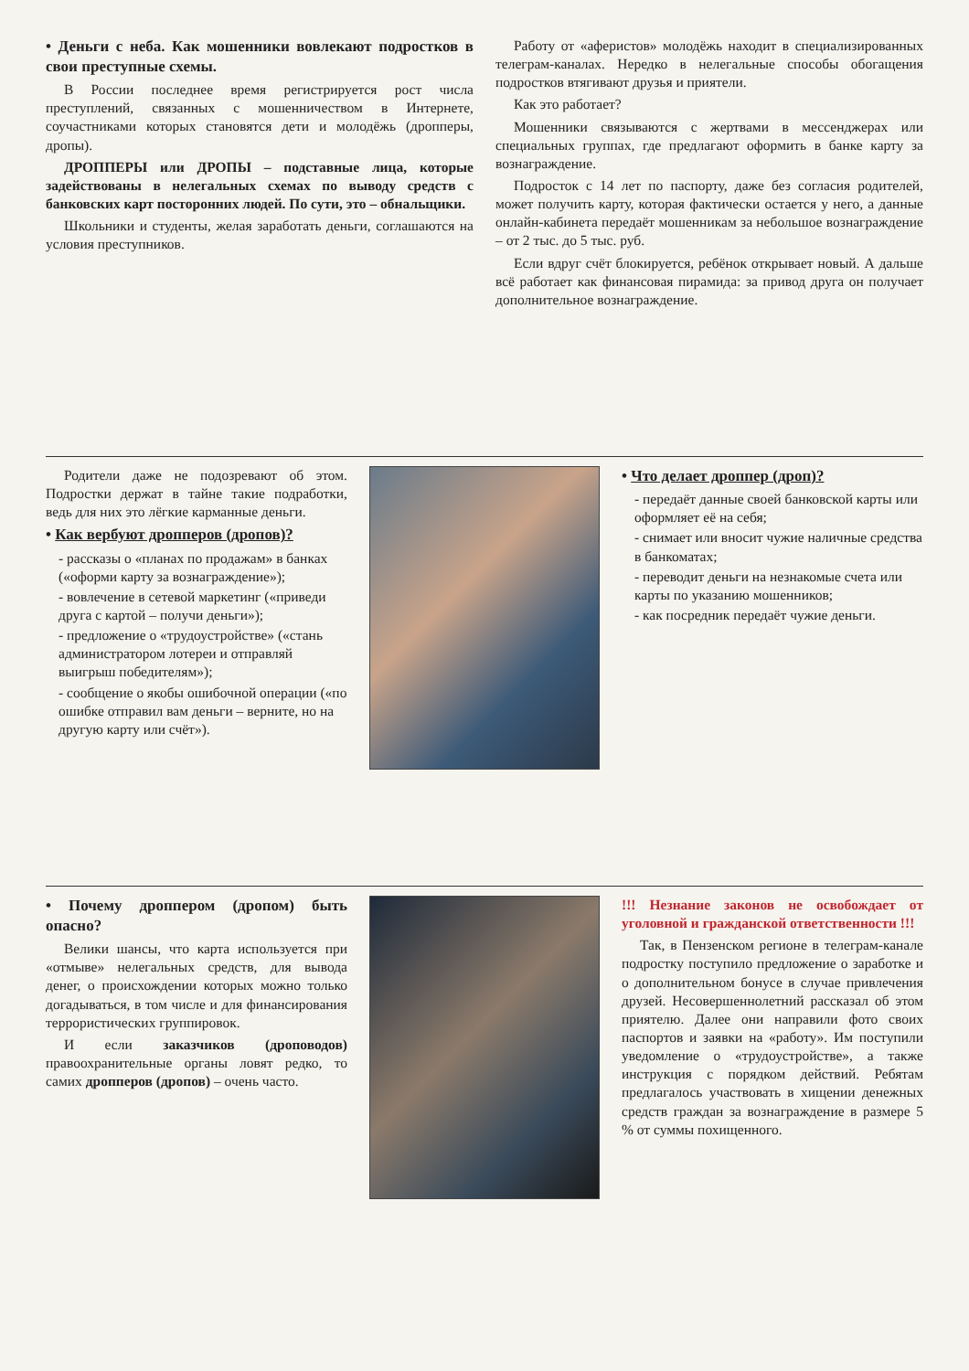• Деньги с неба. Как мошенники вовлекают подростков в свои преступные схемы.
В России последнее время регистрируется рост числа преступлений, связанных с мошенничеством в Интернете, соучастниками которых становятся дети и молодёжь (дропперы, дропы).
ДРОППЕРЫ или ДРОПЫ – подставные лица, которые задействованы в нелегальных схемах по выводу средств с банковских карт посторонних людей. По сути, это – обнальщики.
Школьники и студенты, желая заработать деньги, соглашаются на условия преступников.
Работу от «аферистов» молодёжь находит в специализированных телеграм-каналах. Нередко в нелегальные способы обогащения подростков втягивают друзья и приятели.
Как это работает?
Мошенники связываются с жертвами в мессенджерах или специальных группах, где предлагают оформить в банке карту за вознаграждение.
Подросток с 14 лет по паспорту, даже без согласия родителей, может получить карту, которая фактически остается у него, а данные онлайн-кабинета передаёт мошенникам за небольшое вознаграждение – от 2 тыс. до 5 тыс. руб.
Если вдруг счёт блокируется, ребёнок открывает новый. А дальше всё работает как финансовая пирамида: за привод друга он получает дополнительное вознаграждение.
Родители даже не подозревают об этом. Подростки держат в тайне такие подработки, ведь для них это лёгкие карманные деньги.
• Как вербуют дропперов (дропов)?
- рассказы о «планах по продажам» в банках («оформи карту за вознаграждение»);
- вовлечение в сетевой маркетинг («приведи друга с картой – получи деньги»);
- предложение о «трудоустройстве» («стань администратором лотереи и отправляй выигрыш победителям»);
- сообщение о якобы ошибочной операции («по ошибке отправил вам деньги – верните, но на другую карту или счёт»).
• Что делает дроппер (дроп)?
- передаёт данные своей банковской карты или оформляет её на себя;
- снимает или вносит чужие наличные средства в банкоматах;
- переводит деньги на незнакомые счета или карты по указанию мошенников;
- как посредник передаёт чужие деньги.
• Почему дроппером (дропом) быть опасно?
Велики шансы, что карта используется при «отмыве» нелегальных средств, для вывода денег, о происхождении которых можно только догадываться, в том числе и для финансирования террористических группировок.
И если заказчиков (дроповодов) правоохранительные органы ловят редко, то самих дропперов (дропов) – очень часто.
!!! Незнание законов не освобождает от уголовной и гражданской ответственности !!!
Так, в Пензенском регионе в телеграм-канале подростку поступило предложение о заработке и о дополнительном бонусе в случае привлечения друзей. Несовершеннолетний рассказал об этом приятелю. Далее они направили фото своих паспортов и заявки на «работу». Им поступили уведомление о «трудоустройстве», а также инструкция с порядком действий. Ребятам предлагалось участвовать в хищении денежных средств граждан за вознаграждение в размере 5 % от суммы похищенного.